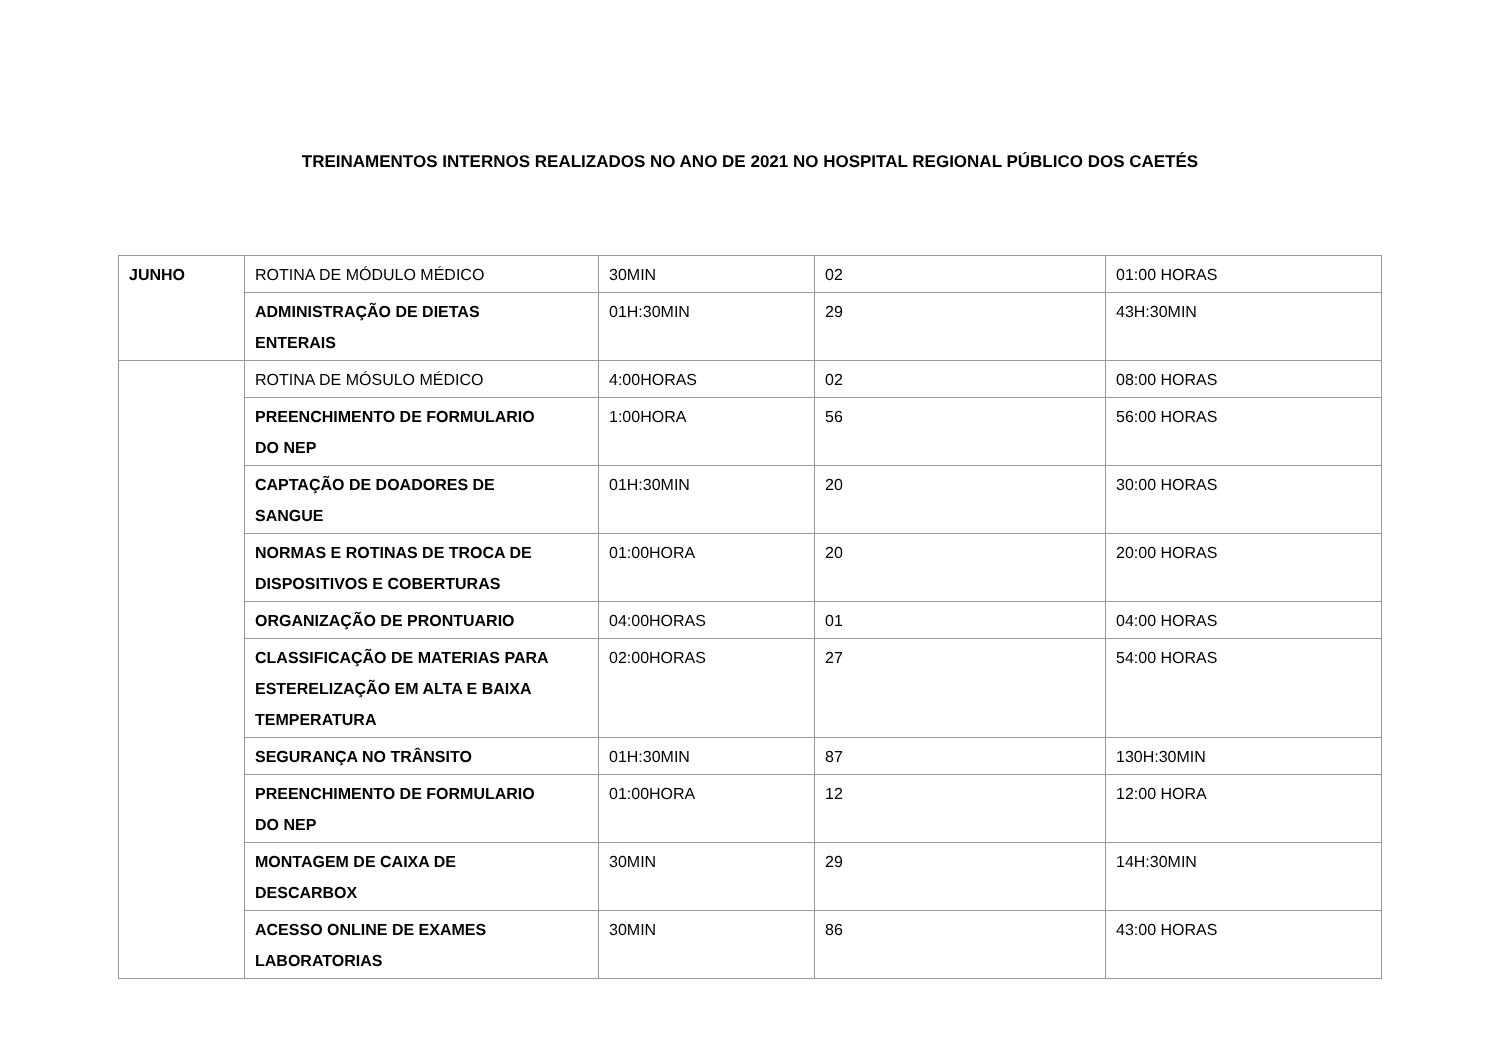TREINAMENTOS INTERNOS REALIZADOS NO ANO DE 2021 NO HOSPITAL REGIONAL PÚBLICO DOS CAETÉS
| JUNHO | ROTINA DE MÓDULO MÉDICO | 30MIN | 02 | 01:00 HORAS |
| | ADMINISTRAÇÃO DE DIETAS ENTERAIS | 01H:30MIN | 29 | 43H:30MIN |
| | ROTINA DE MÓSULO MÉDICO | 4:00HORAS | 02 | 08:00 HORAS |
| | PREENCHIMENTO DE FORMULARIO DO NEP | 1:00HORA | 56 | 56:00 HORAS |
| | CAPTAÇÃO DE DOADORES DE SANGUE | 01H:30MIN | 20 | 30:00 HORAS |
| | NORMAS E ROTINAS DE TROCA DE DISPOSITIVOS E COBERTURAS | 01:00HORA | 20 | 20:00 HORAS |
| | ORGANIZAÇÃO DE PRONTUARIO | 04:00HORAS | 01 | 04:00 HORAS |
| | CLASSIFICAÇÃO DE MATERIAS PARA ESTERELIZAÇÃO EM ALTA E BAIXA TEMPERATURA | 02:00HORAS | 27 | 54:00 HORAS |
| | SEGURANÇA NO TRÂNSITO | 01H:30MIN | 87 | 130H:30MIN |
| | PREENCHIMENTO DE FORMULARIO DO NEP | 01:00HORA | 12 | 12:00 HORA |
| | MONTAGEM DE CAIXA DE DESCARBOX | 30MIN | 29 | 14H:30MIN |
| | ACESSO ONLINE DE EXAMES LABORATORIAS | 30MIN | 86 | 43:00 HORAS |